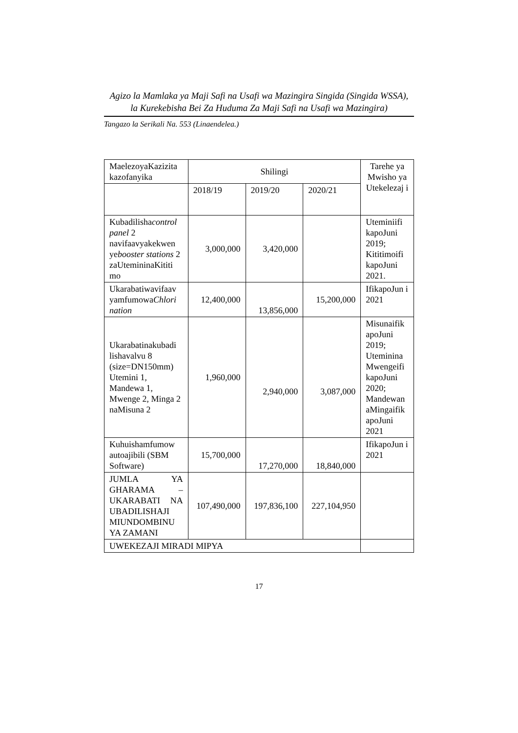Agizo la Mamlaka ya Maji Safi na Usafi wa Mazingira Singida (Singida WSSA),
la Kurekebisha Bei Za Huduma Za Maji Safi na Usafi wa Mazingira)
Tangazo la Serikali Na. 553 (Linaendelea.)
| MaelezoyaKazizita kazofanyika | Shilingi | | | Tarehe ya Mwisho ya Utekelezaj i |
| | 2018/19 | 2019/20 | 2020/21 | |
| Kubadilisha control panel 2 navifaavyakekwen ye booster stations 2 zaUtemininaKititi mo | 3,000,000 | 3,420,000 | | Uteminiifi kapoJuni 2019; Kititimoifi kapoJuni 2021. |
| Ukarabatiwavifaav yamfumowa Chlori nation | 12,400,000 | 13,856,000 | 15,200,000 | IfikapoJun i 2021 |
| Ukarabatinakubadi lishavalvu 8 (size=DN150mm) Utemini 1, Mandewa 1, Mwenge 2, Minga 2 naMisuna 2 | 1,960,000 | 2,940,000 | 3,087,000 | Misunaifik apoJuni 2019; Uteminina Mwengeifi kapoJuni 2020; Mandewan aMingaifik apoJuni 2021 |
| Kuhuishamfumow autoajibili (SBM Software) | 15,700,000 | 17,270,000 | 18,840,000 | IfikapoJun i 2021 |
| JUMLA YA GHARAMA – UKARABATI NA UBADILISHAJI MIUNDOMBINU YA ZAMANI | 107,490,000 | 197,836,100 | 227,104,950 | |
| UWEKEZAJI MIRADI MIPYA | | | | |
17